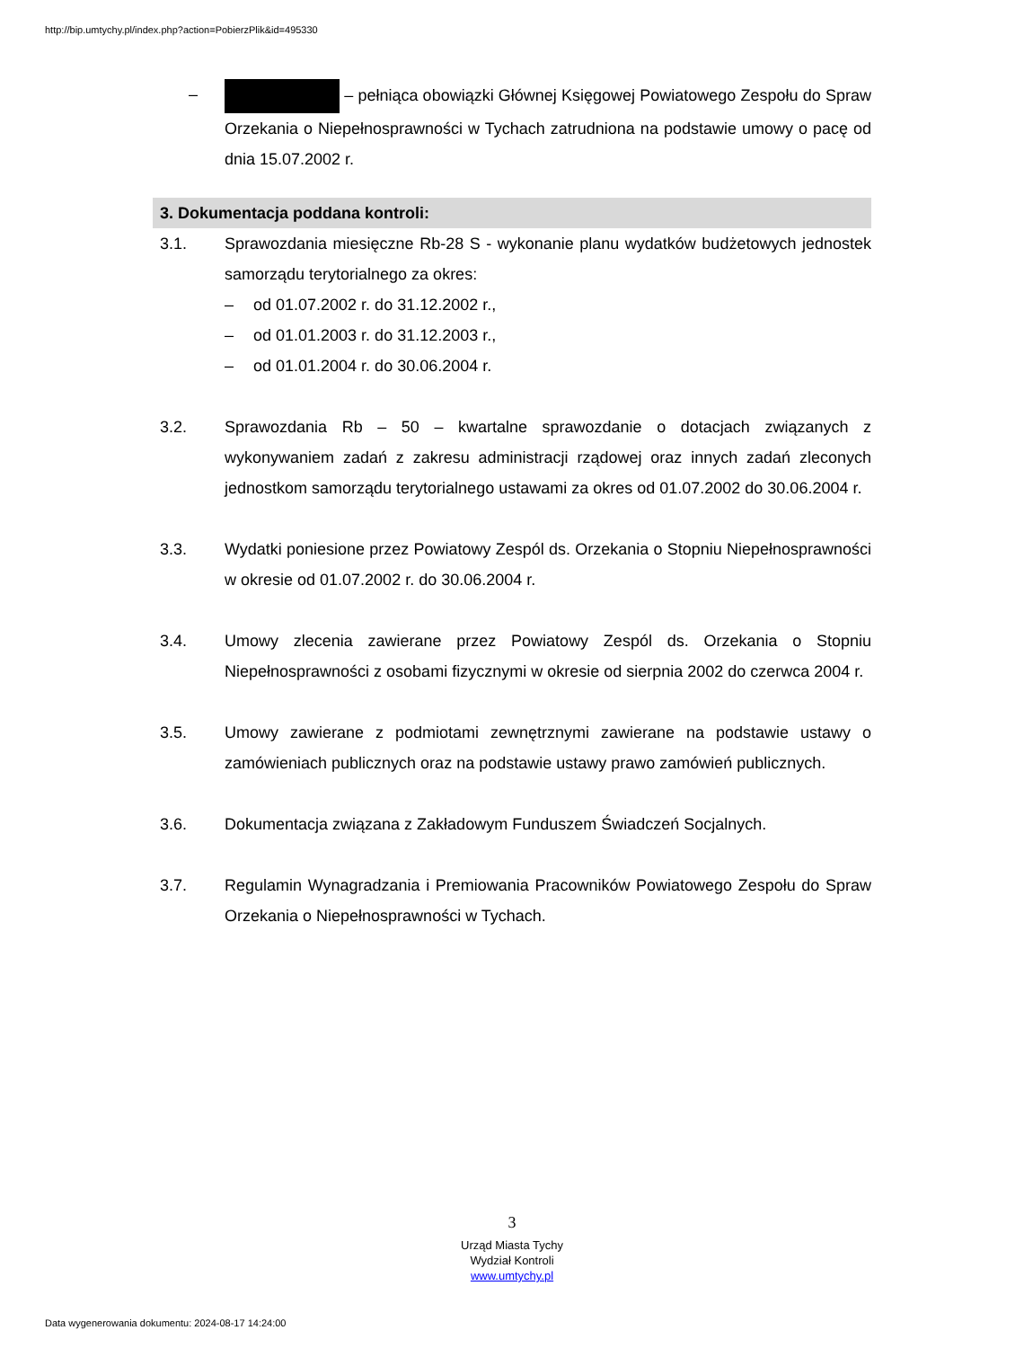http://bip.umtychy.pl/index.php?action=PobierzPlik&id=495330
– – pełniąca obowiązki Głównej Księgowej Powiatowego Zespołu do Spraw Orzekania o Niepełnosprawności w Tychach zatrudniona na podstawie umowy o pacę od dnia 15.07.2002 r.
3. Dokumentacja poddana kontroli:
3.1. Sprawozdania miesięczne Rb-28 S - wykonanie planu wydatków budżetowych jednostek samorządu terytorialnego za okres:
– od 01.07.2002 r. do 31.12.2002 r.,
– od 01.01.2003 r. do 31.12.2003 r.,
– od 01.01.2004 r. do 30.06.2004 r.
3.2. Sprawozdania Rb – 50 – kwartalne sprawozdanie o dotacjach związanych z wykonywaniem zadań z zakresu administracji rządowej oraz innych zadań zleconych jednostkom samorządu terytorialnego ustawami za okres od 01.07.2002 do 30.06.2004 r.
3.3. Wydatki poniesione przez Powiatowy Zespól ds. Orzekania o Stopniu Niepełnosprawności w okresie od 01.07.2002 r. do 30.06.2004 r.
3.4. Umowy zlecenia zawierane przez Powiatowy Zespól ds. Orzekania o Stopniu Niepełnosprawności z osobami fizycznymi w okresie od sierpnia 2002 do czerwca 2004 r.
3.5. Umowy zawierane z podmiotami zewnętrznymi zawierane na podstawie ustawy o zamówieniach publicznych oraz na podstawie ustawy prawo zamówień publicznych.
3.6. Dokumentacja związana z Zakładowym Funduszem Świadczeń Socjalnych.
3.7. Regulamin Wynagradzania i Premiowania Pracowników Powiatowego Zespołu do Spraw Orzekania o Niepełnosprawności w Tychach.
3
Urząd Miasta Tychy
Wydział Kontroli
www.umtychy.pl
Data wygenerowania dokumentu: 2024-08-17 14:24:00